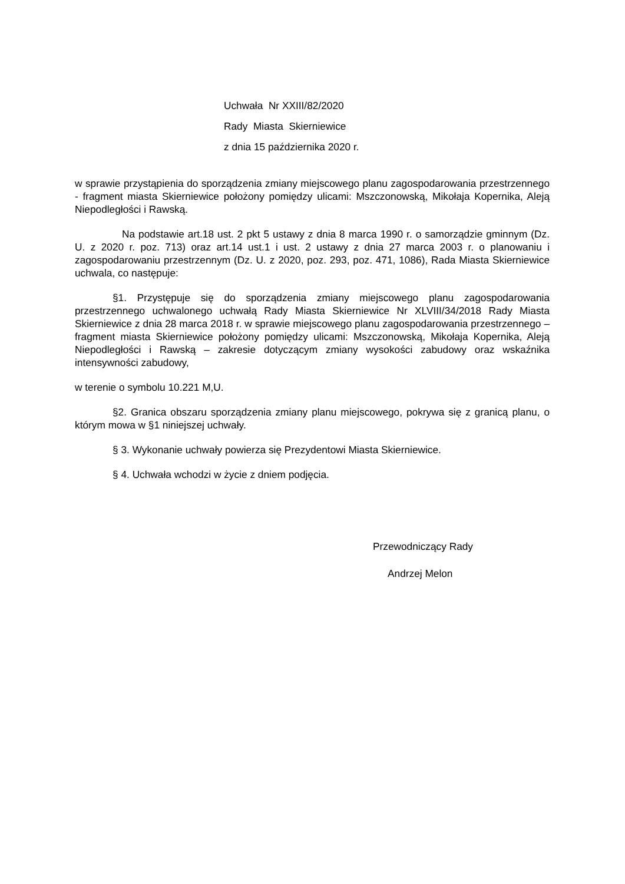Uchwała Nr XXIII/82/2020
Rady Miasta Skierniewice
z dnia 15 października 2020 r.
w sprawie przystąpienia do sporządzenia zmiany miejscowego planu zagospodarowania przestrzennego - fragment miasta Skierniewice położony pomiędzy ulicami: Mszczonowską, Mikołaja Kopernika, Aleją Niepodległości i Rawską.
Na podstawie art.18 ust. 2 pkt 5 ustawy z dnia 8 marca 1990 r. o samorządzie gminnym (Dz. U. z 2020 r. poz. 713) oraz art.14 ust.1 i ust. 2 ustawy z dnia 27 marca 2003 r. o planowaniu i zagospodarowaniu przestrzennym (Dz. U. z 2020, poz. 293, poz. 471, 1086), Rada Miasta Skierniewice uchwala, co następuje:
§1. Przystępuje się do sporządzenia zmiany miejscowego planu zagospodarowania przestrzennego uchwalonego uchwałą Rady Miasta Skierniewice Nr XLVIII/34/2018 Rady Miasta Skierniewice z dnia 28 marca 2018 r. w sprawie miejscowego planu zagospodarowania przestrzennego – fragment miasta Skierniewice położony pomiędzy ulicami: Mszczonowską, Mikołaja Kopernika, Aleją Niepodległości i Rawską – zakresie dotyczącym zmiany wysokości zabudowy oraz wskaźnika intensywności zabudowy,
w terenie o symbolu 10.221 M,U.
§2. Granica obszaru sporządzenia zmiany planu miejscowego, pokrywa się z granicą planu, o którym mowa w §1 niniejszej uchwały.
§ 3. Wykonanie uchwały powierza się Prezydentowi Miasta Skierniewice.
§ 4. Uchwała wchodzi w życie z dniem podjęcia.
Przewodniczący Rady
Andrzej Melon